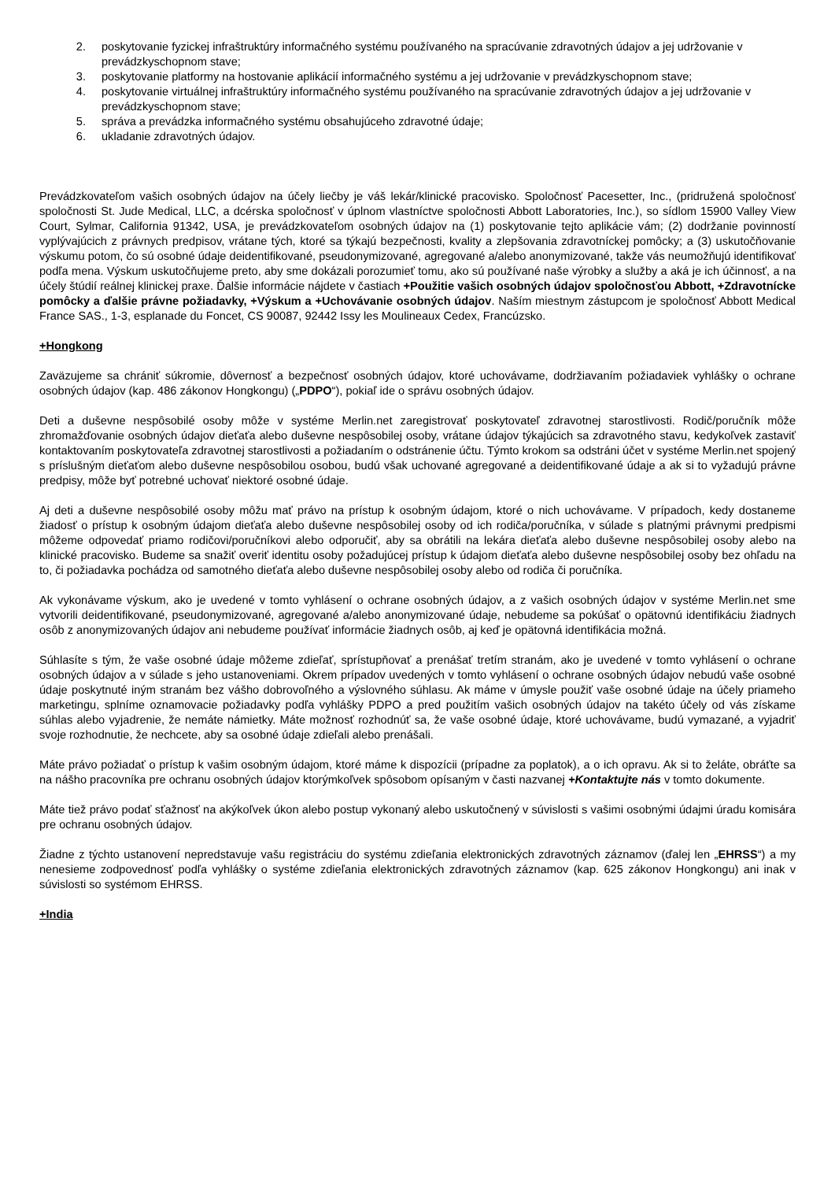2. poskytovanie fyzickej infraštruktúry informačného systému používaného na spracúvanie zdravotných údajov a jej udržovanie v prevádzkyschopnom stave;
3. poskytovanie platformy na hostovanie aplikácií informačného systému a jej udržovanie v prevádzkyschopnom stave;
4. poskytovanie virtuálnej infraštruktúry informačného systému používaného na spracúvanie zdravotných údajov a jej udržovanie v prevádzkyschopnom stave;
5. správa a prevádzka informačného systému obsahujúceho zdravotné údaje;
6. ukladanie zdravotných údajov.
Prevádzkovateľom vašich osobných údajov na účely liečby je váš lekár/klinické pracovisko. Spoločnosť Pacesetter, Inc., (pridružená spoločnosť spoločnosti St. Jude Medical, LLC, a dcérska spoločnosť v úplnom vlastníctve spoločnosti Abbott Laboratories, Inc.), so sídlom 15900 Valley View Court, Sylmar, California 91342, USA, je prevádzkovateľom osobných údajov na (1) poskytovanie tejto aplikácie vám; (2) dodržanie povinností vyplývajúcich z právnych predpisov, vrátane tých, ktoré sa týkajú bezpečnosti, kvality a zlepšovania zdravotníckej pomôcky; a (3) uskutočňovanie výskumu potom, čo sú osobné údaje deidentifikované, pseudonymizované, agregované a/alebo anonymizované, takže vás neumožňujú identifikovať podľa mena. Výskum uskutočňujeme preto, aby sme dokázali porozumieť tomu, ako sú používané naše výrobky a služby a aká je ich účinnosť, a na účely štúdií reálnej klinickej praxe. Ďalšie informácie nájdete v častiach +Použitie vašich osobných údajov spoločnosťou Abbott, +Zdravotnícke pomôcky a ďalšie právne požiadavky, +Výskum a +Uchovávanie osobných údajov. Naším miestnym zástupcom je spoločnosť Abbott Medical France SAS., 1-3, esplanade du Foncet, CS 90087, 92442 Issy les Moulineaux Cedex, Francúzsko.
+Hongkong
Zaväzujeme sa chrániť súkromie, dôvernosť a bezpečnosť osobných údajov, ktoré uchovávame, dodržiavaním požiadaviek vyhlášky o ochrane osobných údajov (kap. 486 zákonov Hongkongu) („PDPO“), pokiaľ ide o správu osobných údajov.
Deti a duševne nespôsobilé osoby môže v systéme Merlin.net zaregistrovať poskytovateľ zdravotnej starostlivosti. Rodič/poručník môže zhromažďovanie osobných údajov dieťaťa alebo duševne nespôsobilej osoby, vrátane údajov týkajúcich sa zdravotného stavu, kedykoľvek zastaviť kontaktovaním poskytovateľa zdravotnej starostlivosti a požiadaním o odstránenie účtu. Týmto krokom sa odstráni účet v systéme Merlin.net spojený s príslušným dieťaťom alebo duševne nespôsobilou osobou, budú však uchované agregované a deidentifikované údaje a ak si to vyžadujú právne predpisy, môže byť potrebné uchovať niektoré osobné údaje.
Aj deti a duševne nespôsobilé osoby môžu mať právo na prístup k osobným údajom, ktoré o nich uchovávame. V prípadoch, kedy dostaneme žiadosť o prístup k osobným údajom dieťaťa alebo duševne nespôsobilej osoby od ich rodiča/poručníka, v súlade s platnými právnymi predpismi môžeme odpovedať priamo rodičovi/poručníkovi alebo odporučiť, aby sa obrátili na lekára dieťaťa alebo duševne nespôsobilej osoby alebo na klinické pracovisko. Budeme sa snažiť overiť identitu osoby požadujúcej prístup k údajom dieťaťa alebo duševne nespôsobilej osoby bez ohľadu na to, či požiadavka pochádza od samotného dieťaťa alebo duševne nespôsobilej osoby alebo od rodiča či poručníka.
Ak vykonávame výskum, ako je uvedené v tomto vyhlásení o ochrane osobných údajov, a z vašich osobných údajov v systéme Merlin.net sme vytvorili deidentifikované, pseudonymizované, agregované a/alebo anonymizované údaje, nebudeme sa pokúšať o opätovnú identifikáciu žiadnych osôb z anonymizovaných údajov ani nebudeme používať informácie žiadnych osôb, aj keď je opätovná identifikácia možná.
Súhlasíte s tým, že vaše osobné údaje môžeme zdieľať, sprístupňovať a prenášať tretím stranám, ako je uvedené v tomto vyhlásení o ochrane osobných údajov a v súlade s jeho ustanoveniami. Okrem prípadov uvedených v tomto vyhlásení o ochrane osobných údajov nebudú vaše osobné údaje poskytnuté iným stranám bez vášho dobrovoľného a výslovného súhlasu. Ak máme v úmysle použiť vaše osobné údaje na účely priameho marketingu, splníme oznamovacie požiadavky podľa vyhlášky PDPO a pred použitím vašich osobných údajov na takéto účely od vás získame súhlas alebo vyjadrenie, že nemáte námietky. Máte možnosť rozhodnúť sa, že vaše osobné údaje, ktoré uchovávame, budú vymazané, a vyjadriť svoje rozhodnutie, že nechcete, aby sa osobné údaje zdieľali alebo prenášali.
Máte právo požiadať o prístup k vašim osobným údajom, ktoré máme k dispozícii (prípadne za poplatok), a o ich opravu. Ak si to želáte, obráťte sa na nášho pracovníka pre ochranu osobných údajov ktorýmkoľvek spôsobom opísaným v časti nazvanej +Kontaktujte nás v tomto dokumente.
Máte tiež právo podať sťažnosť na akýkoľvek úkon alebo postup vykonaný alebo uskutočnený v súvislosti s vašimi osobnými údajmi úradu komisára pre ochranu osobných údajov.
Žiadne z týchto ustanovení nepredstavuje vašu registráciu do systému zdieľania elektronických zdravotných záznamov (ďalej len „EHRSS“) a my nenesieme zodpovednosť podľa vyhlášky o systéme zdieľania elektronických zdravotných záznamov (kap. 625 zákonov Hongkongu) ani inak v súvislosti so systémom EHRSS.
+India